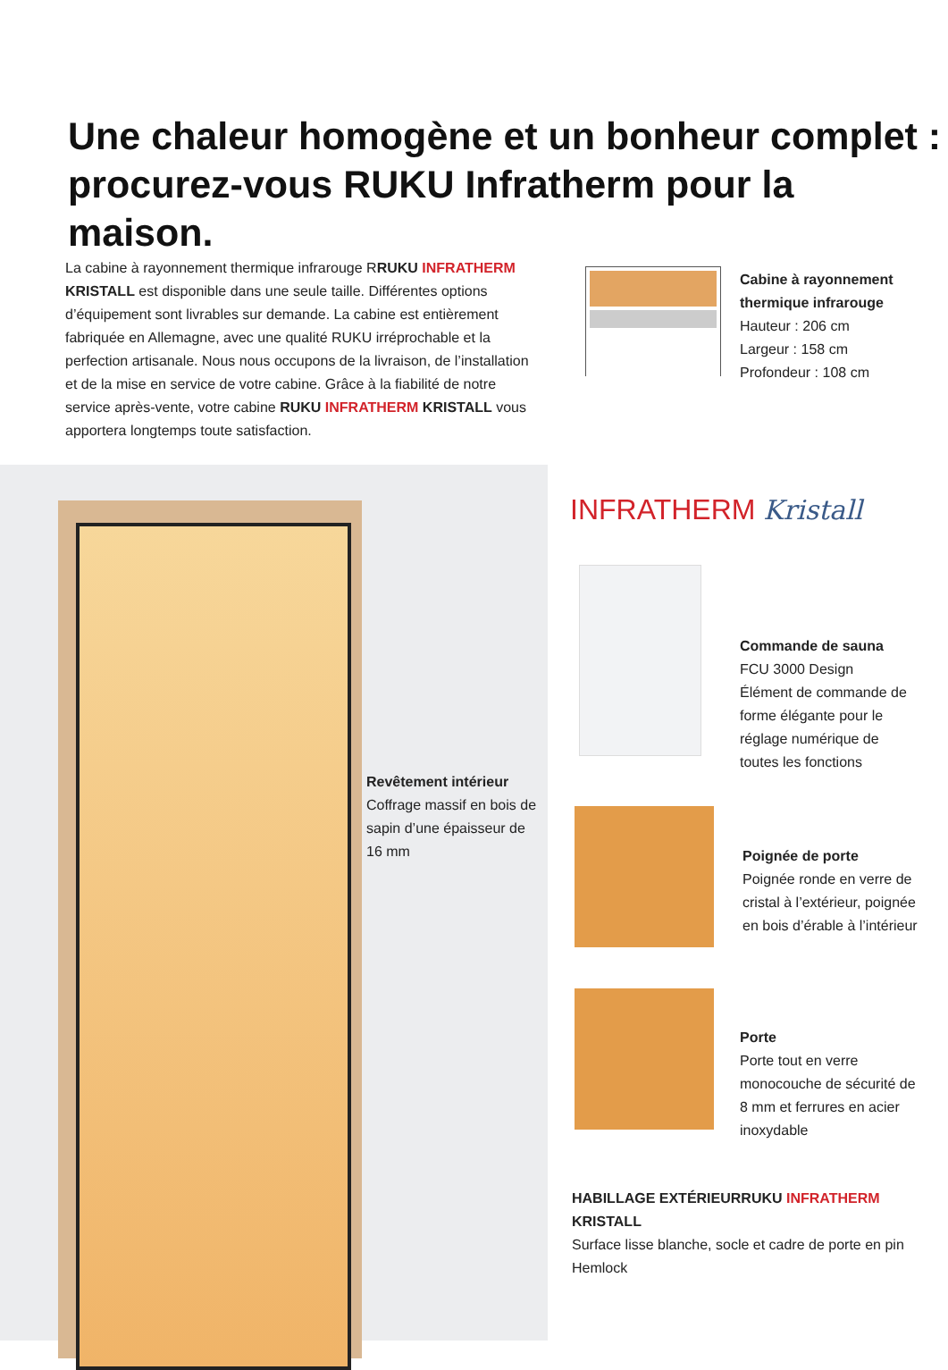Une chaleur homogène et un bonheur complet :
procurez-vous RUKU Infratherm pour la maison.
La cabine à rayonnement thermique infrarouge RRUKU INFRATHERM KRISTALL est disponible dans une seule taille. Différentes options d’équipement sont livrables sur demande. La cabine est entièrement fabriquée en Allemagne, avec une qualité RUKU irréprochable et la perfection artisanale. Nous nous occupons de la livraison, de l’installa­tion et de la mise en service de votre cabine. Grâce à la fiabilité de notre service après-vente, votre cabine RUKU INFRATHERM KRISTALL vous apportera longtemps toute satisfaction.
Cabine à rayonnement thermique infrarouge
Hauteur : 206 cm
Largeur : 158 cm
Profondeur : 108 cm
Revêtement intérieur
Coffrage massif en bois de sapin d’une épaisseur de 16 mm
INFRATHERM Kristall
Commande de sauna
FCU 3000 Design
Élément de commande de forme élégante pour le réglage numérique de toutes les fonctions
Poignée de porte
Poignée ronde en verre de cristal à l’extérieur, poignée en bois d’érable à l’intérieur
Porte
Porte tout en verre monocouche de sécurité de 8 mm et ferrures en acier inoxydable
HABILLAGE EXTÉRIEURRUKU INFRATHERM KRISTALL
Surface lisse blanche, socle et cadre de porte en pin Hemlock